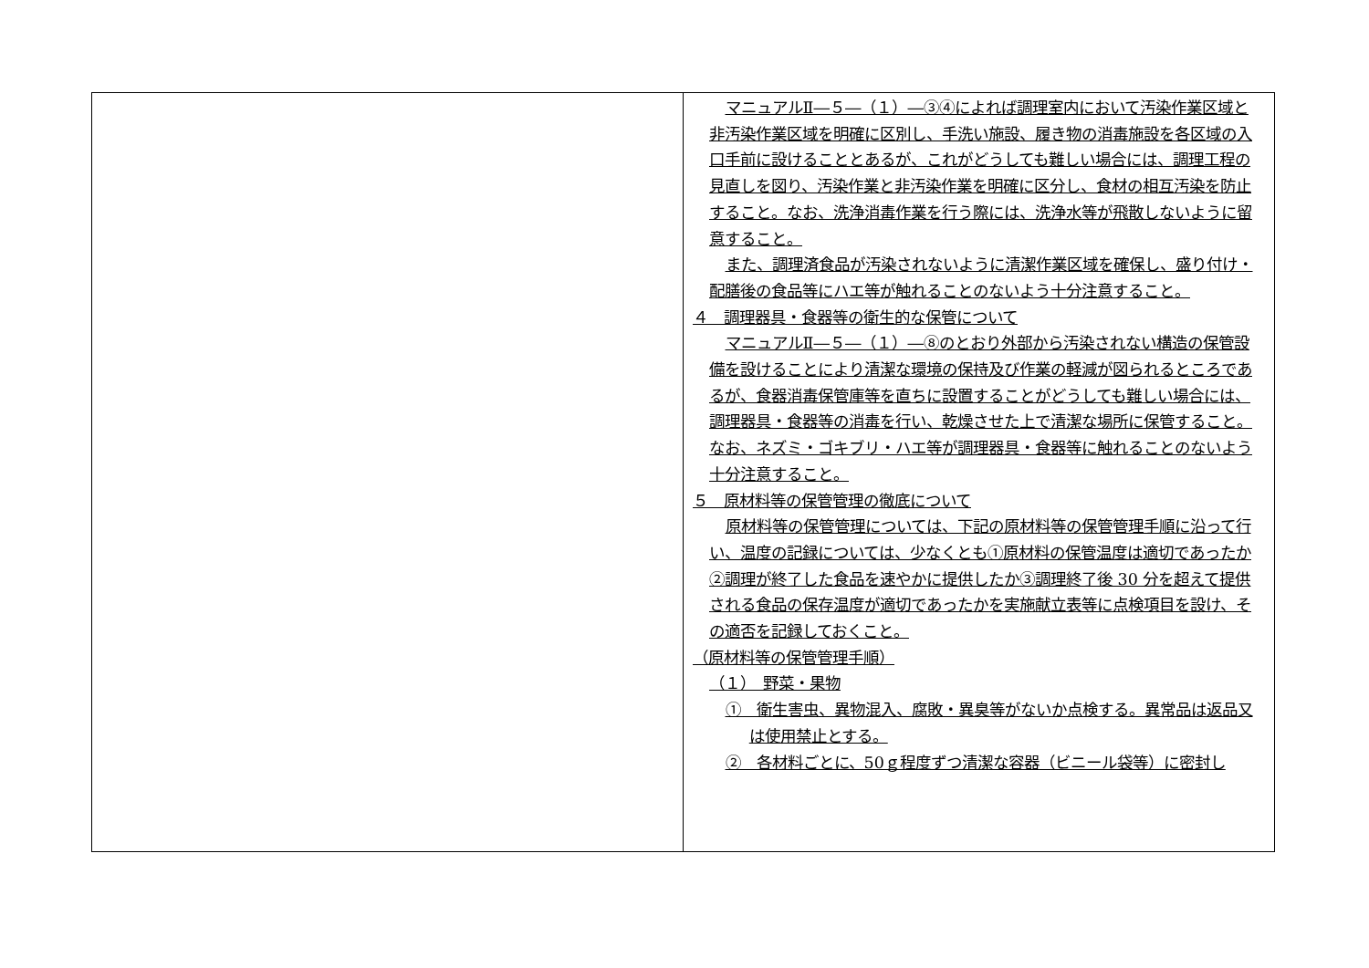| | マニュアルⅡ―５―（１）―③④によれば調理室内において汚染作業区域と非汚染作業区域を明確に区別し、手洗い施設、履き物の消毒施設を各区域の入口手前に設けることとあるが、これがどうしても難しい場合には、調理工程の見直しを図り、汚染作業と非汚染作業を明確に区分し、食材の相互汚染を防止すること。なお、洗浄消毒作業を行う際には、洗浄水等が飛散しないように留意すること。 また、調理済食品が汚染されないように清潔作業区域を確保し、盛り付け・配膳後の食品等にハエ等が触れることのないよう十分注意すること。 ４ 調理器具・食器等の衛生的な保管について マニュアルⅡ―５―（１）―⑧のとおり外部から汚染されない構造の保管設備を設けることにより清潔な環境の保持及び作業の軽減が図られるところであるが、食器消毒保管庫等を直ちに設置することがどうしても難しい場合には、調理器具・食器等の消毒を行い、乾燥させた上で清潔な場所に保管すること。なお、ネズミ・ゴキブリ・ハエ等が調理器具・食器等に触れることのないよう十分注意すること。 ５ 原材料等の保管管理の徹底について 原材料等の保管管理については、下記の原材料等の保管管理手順に沿って行い、温度の記録については、少なくとも①原材料の保管温度は適切であったか②調理が終了した食品を速やかに提供したか③調理終了後 30 分を超えて提供される食品の保存温度が適切であったかを実施献立表等に点検項目を設け、その適否を記録しておくこと。 （原材料等の保管管理手順） （１） 野菜・果物 ① 衛生害虫、異物混入、腐敗・異臭等がないか点検する。異常品は返品又は使用禁止とする。 ② 各材料ごとに、50ｇ程度ずつ清潔な容器（ビニール袋等）に密封し |